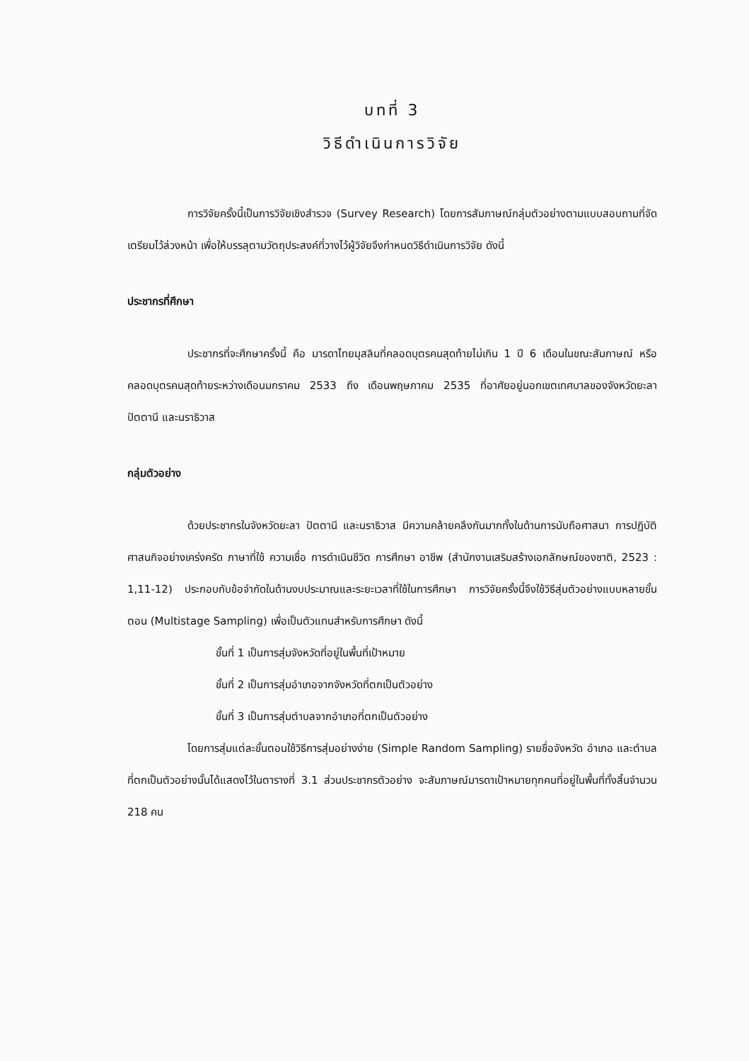บทที่ 3
วิธีดำเนินการวิจัย
การวิจัยครั้งนี้เป็นการวิจัยเชิงสำรวจ (Survey Research) โดยการสัมภาษณ์กลุ่มตัวอย่างตามแบบสอบถามที่จัดเตรียมไว้ล่วงหน้า เพื่อให้บรรลุตามวัตถุประสงค์ที่วางไว้ผู้วิจัยจึงกำหนดวิธีดำเนินการวิจัย ดังนี้
ประชากรที่ศึกษา
ประชากรที่จะศึกษาครั้งนี้ คือ มารดาไทยมุสลิมที่คลอดบุตรคนสุดท้ายไม่เกิน 1 ปี 6 เดือนในขณะสัมภาษณ์ หรือคลอดบุตรคนสุดท้ายระหว่างเดือนมกราคม 2533 ถึง เดือนพฤษภาคม 2535 ที่อาศัยอยู่นอกเขตเทศบาลของจังหวัดยะลา ปัตตานี และนราธิวาส
กลุ่มตัวอย่าง
ด้วยประชากรในจังหวัดยะลา ปัตตานี และนราธิวาส มีความคล้ายคลึงกันมากทั้งในด้านการนับถือศาสนา การปฏิบัติศาสนกิจอย่างเคร่งครัด ภาษาที่ใช้ ความเชื่อ การดำเนินชีวิต การศึกษา อาชีพ (สำนักงานเสริมสร้างเอกลักษณ์ของชาติ, 2523 : 1,11-12) ประกอบกับข้อจำกัดในด้านงบประมาณและระยะเวลาที่ใช้ในการศึกษา การวิจัยครั้งนี้จึงใช้วิธีสุ่มตัวอย่างแบบหลายขั้นตอน (Multistage Sampling) เพื่อเป็นตัวแทนสำหรับการศึกษา ดังนี้
ขั้นที่ 1 เป็นการสุ่มจังหวัดที่อยู่ในพื้นที่เป้าหมาย
ขั้นที่ 2 เป็นการสุ่มอำเภอจากจังหวัดที่ตกเป็นตัวอย่าง
ขั้นที่ 3 เป็นการสุ่มตำบลจากอำเภอที่ตกเป็นตัวอย่าง
โดยการสุ่มแต่ละขั้นตอนใช้วิธีการสุ่มอย่างง่าย (Simple Random Sampling) รายชื่อจังหวัด อำเภอ และตำบลที่ตกเป็นตัวอย่างนั้นได้แสดงไว้ในตารางที่ 3.1 ส่วนประชากรตัวอย่าง จะสัมภาษณ์มารดาเป้าหมายทุกคนที่อยู่ในพื้นที่ทั้งสิ้นจำนวน 218 คน